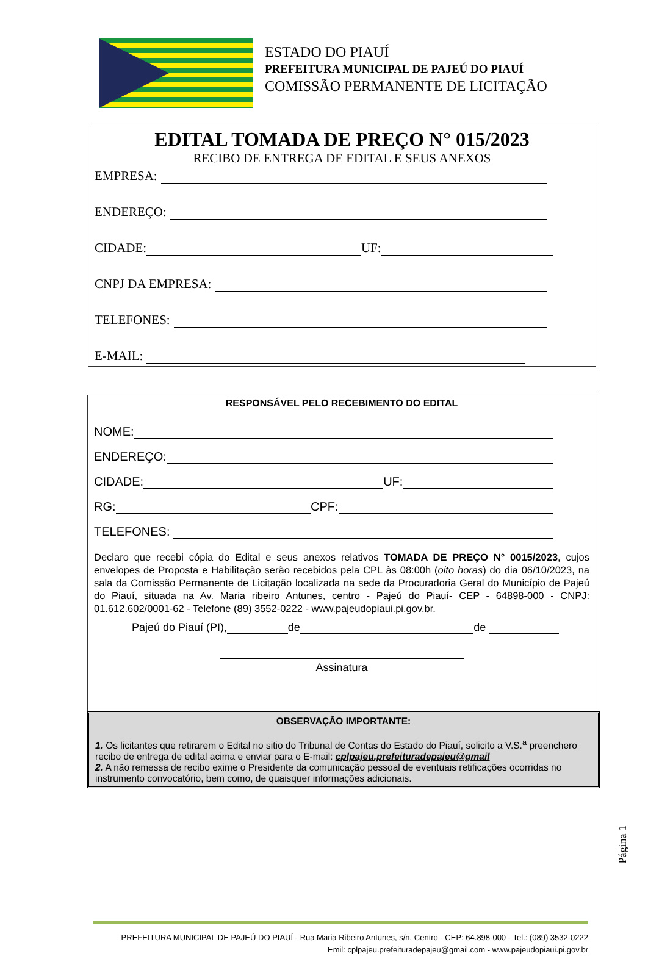ESTADO DO PIAUÍ
PREFEITURA MUNICIPAL DE PAJEÚ DO PIAUÍ
COMISSÃO PERMANENTE DE LICITAÇÃO
EDITAL TOMADA DE PREÇO N° 015/2023
RECIBO DE ENTREGA DE EDITAL E SEUS ANEXOS
EMPRESA:
ENDEREÇO:
CIDADE: UF:
CNPJ DA EMPRESA:
TELEFONES:
E-MAIL:
RESPONSÁVEL PELO RECEBIMENTO DO EDITAL
NOME:
ENDEREÇO:
CIDADE: UF:
RG: CPF:
TELEFONES:
Declaro que recebi cópia do Edital e seus anexos relativos TOMADA DE PREÇO N° 0015/2023, cujos envelopes de Proposta e Habilitação serão recebidos pela CPL às 08:00h (oito horas) do dia 06/10/2023, na sala da Comissão Permanente de Licitação localizada na sede da Procuradoria Geral do Município de Pajeú do Piauí, situada na Av. Maria ribeiro Antunes, centro - Pajeú do Piauí- CEP - 64898-000 - CNPJ: 01.612.602/0001-62 - Telefone (89) 3552-0222 - www.pajeudopiaui.pi.gov.br.
Pajeú do Piauí (PI), de de
Assinatura
OBSERVAÇÃO IMPORTANTE:
1. Os licitantes que retirarem o Edital no sitio do Tribunal de Contas do Estado do Piauí, solicito a V.S.<sup>a</sup> preenchero recibo de entrega de edital acima e enviar para o E-mail: cplpajeu.prefeituradepajeu@gmail
2. A não remessa de recibo exime o Presidente da comunicação pessoal de eventuais retificações ocorridas no
instrumento convocatório, bem como, de quaisquer informações adicionais.
Página 1
PREFEITURA MUNICIPAL DE PAJEÚ DO PIAUÍ - Rua Maria Ribeiro Antunes, s/n, Centro - CEP: 64.898-000 - Tel.: (089) 3532-0222
Emil: cplpajeu.prefeituradepajeu@gmail.com - www.pajeudopiaui.pi.gov.br